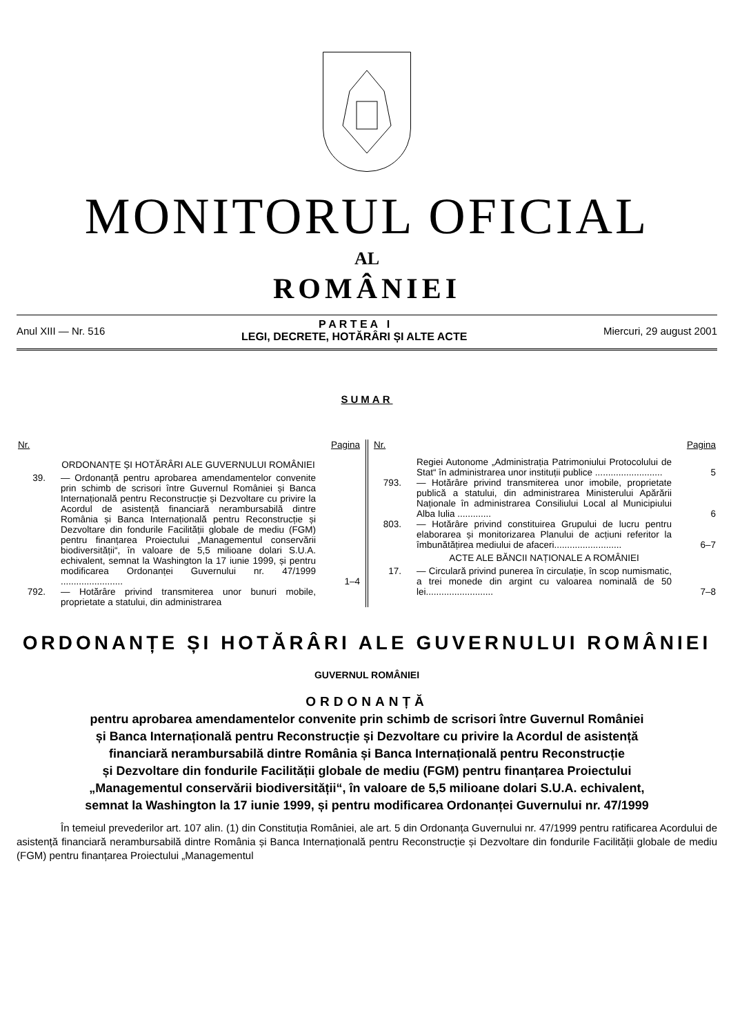MONITORUL OFICIAL
AL
ROMÂNIEI
Anul XIII — Nr. 516 P A R T E A I
LEGI, DECRETE, HOTĂRÂRI ȘI ALTE ACTE Miercuri, 29 august 2001
SUMAR
| Nr. | | Pagina |
| --- | --- | --- |
| | ORDONANȚE ȘI HOTĂRÂRI ALE GUVERNULUI ROMÂNIEI | |
| 39. | — Ordonanță pentru aprobarea amendamentelor convenite prin schimb de scrisori între Guvernul României și Banca Internațională pentru Reconstrucție și Dezvoltare cu privire la Acordul de asistență financiară nerambursabilă dintre România și Banca Internațională pentru Reconstrucție și Dezvoltare din fondurile Facilității globale de mediu (FGM) pentru finanțarea Proiectului „Managementul conservării biodiversității“, în valoare de 5,5 milioane dolari S.U.A. echivalent, semnat la Washington la 17 iunie 1999, și pentru modificarea Ordonanței Guvernului nr. 47/1999 ........................ | 1–4 |
| 792. | — Hotărâre privind transmiterea unor bunuri mobile, proprietate a statului, din administrarea | |
| Nr. | | Pagina |
| --- | --- | --- |
| | Regiei Autonome „Administrația Patrimoniului Protocolului de Stat“ în administrarea unor instituții publice .......................... | 5 |
| 793. | — Hotărâre privind transmiterea unor imobile, proprietate publică a statului, din administrarea Ministerului Apărării Naționale în administrarea Consiliului Local al Municipiului Alba Iulia ............. | 6 |
| 803. | — Hotărâre privind constituirea Grupului de lucru pentru elaborarea și monitorizarea Planului de acțiuni referitor la îmbunătățirea mediului de afaceri.......................... | 6–7 |
| | ACTE ALE BĂNCII NAȚIONALE A ROMÂNIEI | |
| 17. | — Circulară privind punerea în circulație, în scop numismatic, a trei monede din argint cu valoarea nominală de 50 lei.......................... | 7–8 |
ORDONANȚE ȘI HOTĂRÂRI ALE GUVERNULUI ROMÂNIEI
GUVERNUL ROMÂNIEI
ORDONANȚĂ
pentru aprobarea amendamentelor convenite prin schimb de scrisori între Guvernul României
și Banca Internațională pentru Reconstrucție și Dezvoltare cu privire la Acordul de asistență
financiară nerambursabilă dintre România și Banca Internațională pentru Reconstrucție
și Dezvoltare din fondurile Facilității globale de mediu (FGM) pentru finanțarea Proiectului
„Managementul conservării biodiversității“, în valoare de 5,5 milioane dolari S.U.A. echivalent,
semnat la Washington la 17 iunie 1999, și pentru modificarea Ordonanței Guvernului nr. 47/1999
În temeiul prevederilor art. 107 alin. (1) din Constituția României, ale art. 5 din Ordonanța Guvernului nr. 47/1999 pentru ratificarea Acordului de asistență financiară nerambursabilă dintre România și Banca Internațională pentru Reconstrucție și Dezvoltare din fondurile Facilității globale de mediu (FGM) pentru finanțarea Proiectului „Managementul